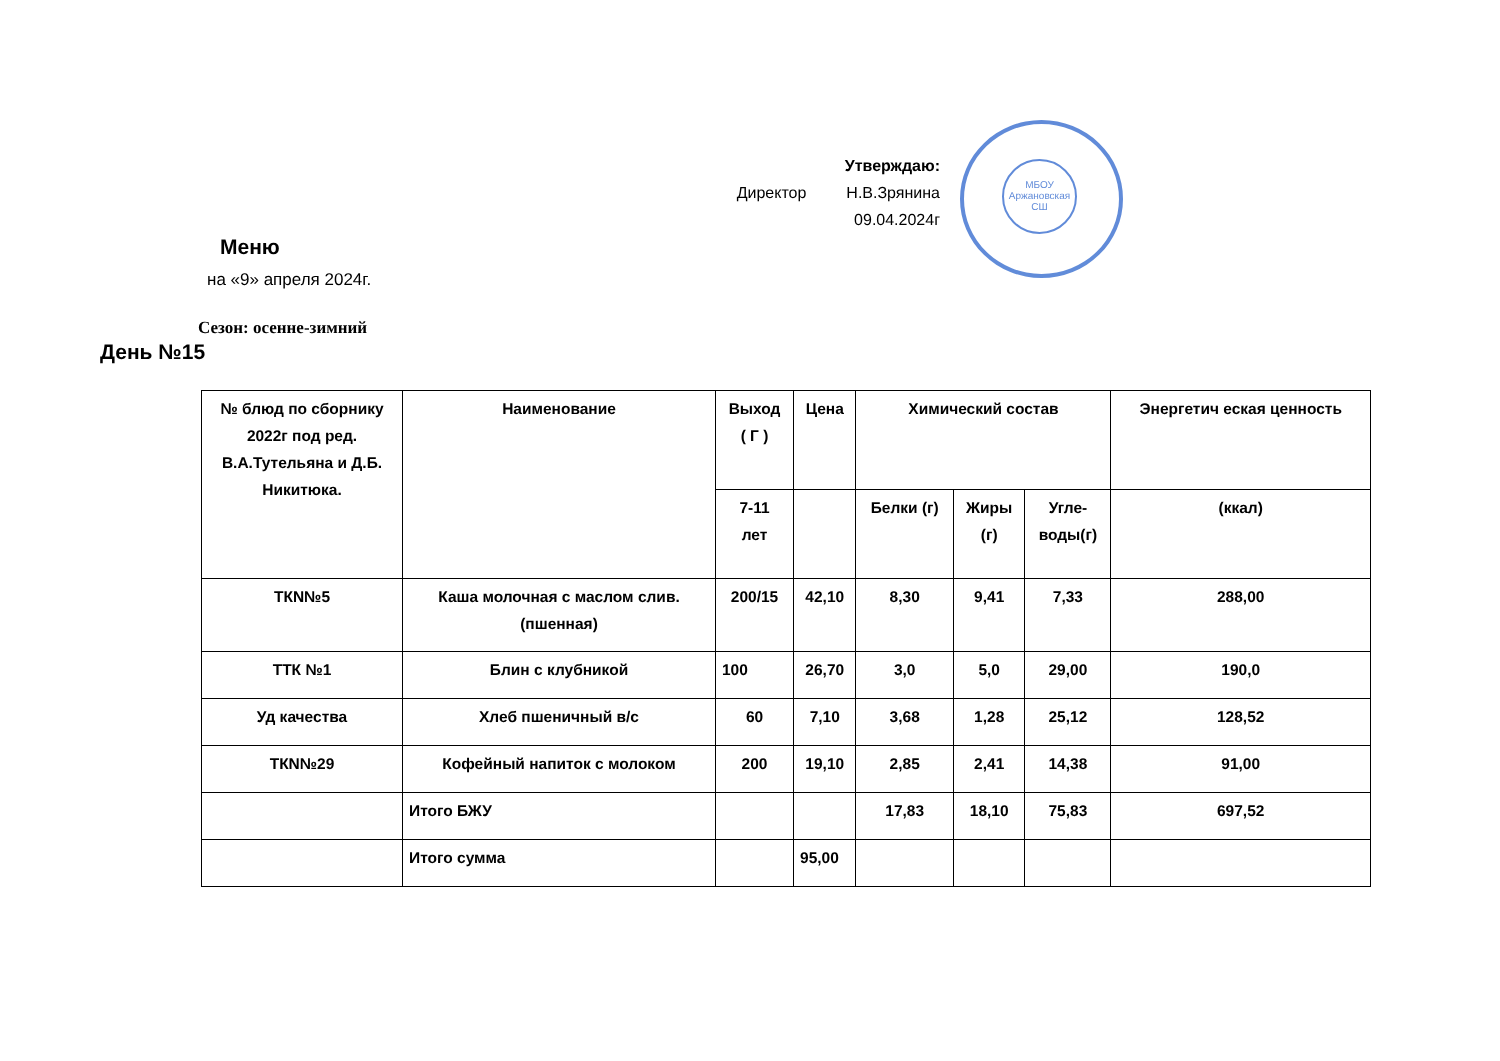Утверждаю:
Директор Н.В.Зрянина
09.04.2024г
МБОУ
Аржановская
СШ
Меню
на «9» апреля 2024г.
Сезон: осенне-зимний
День №15
| № блюд по сборнику 2022г под ред. В.А.Тутельяна и Д.Б. Никитюка. | Наименование | Выход ( Г ) | Цена | Химический состав | | | Энергетич еская ценность |
| --- | --- | --- | --- | --- | --- | --- | --- |
| | | 7-11 лет | | Белки (г) | Жиры (г) | Угле- воды(г) | (ккал) |
| ТКN№5 | Каша молочная с маслом слив.(пшенная) | 200/15 | 42,10 | 8,30 | 9,41 | 7,33 | 288,00 |
| ТТК №1 | Блин с клубникой | 100 | 26,70 | 3,0 | 5,0 | 29,00 | 190,0 |
| Уд качества | Хлеб пшеничный в/с | 60 | 7,10 | 3,68 | 1,28 | 25,12 | 128,52 |
| ТКN№29 | Кофейный напиток с молоком | 200 | 19,10 | 2,85 | 2,41 | 14,38 | 91,00 |
| | Итого БЖУ | | | 17,83 | 18,10 | 75,83 | 697,52 |
| | Итого сумма | | 95,00 | | | | |